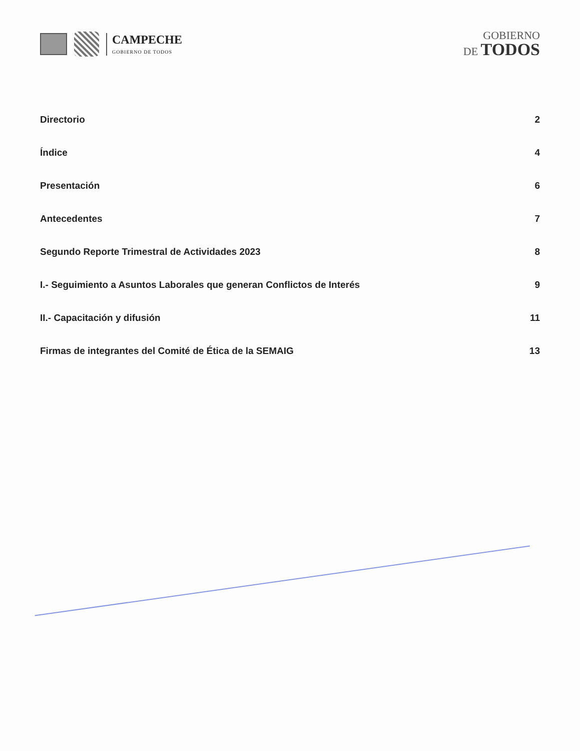CAMPECHE
GOBIERNO DE TODOS
GOBIERNO
DE TODOS
| Directorio | 2 |
| Índice | 4 |
| Presentación | 6 |
| Antecedentes | 7 |
| Segundo Reporte Trimestral de Actividades 2023 | 8 |
| I.- Seguimiento a Asuntos Laborales que generan Conflictos de Interés | 9 |
| II.- Capacitación y difusión | 11 |
| Firmas de integrantes del Comité de Ética de la SEMAIG | 13 |